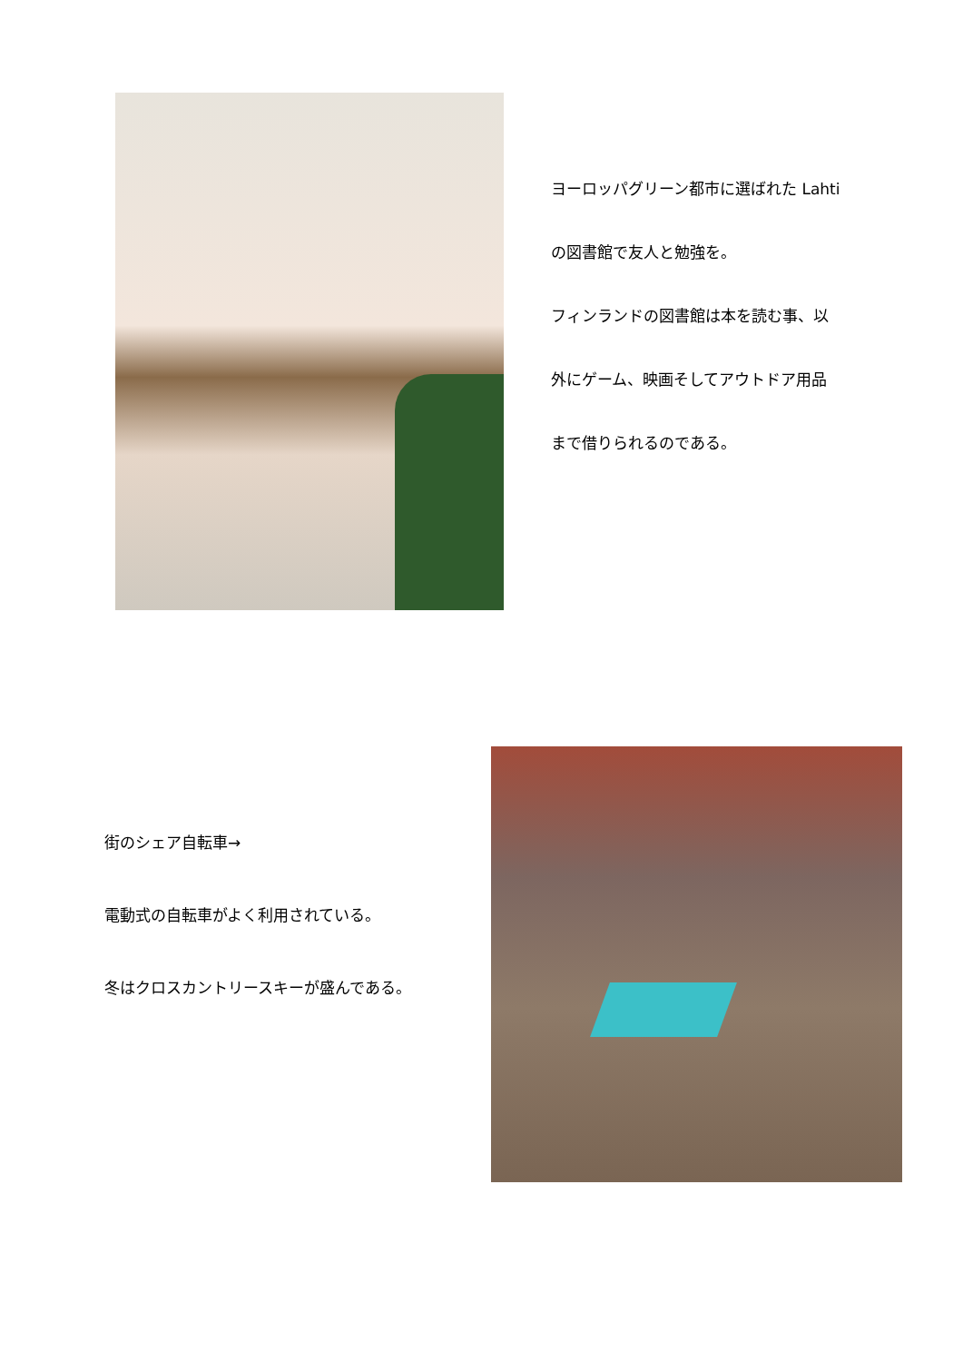ヨーロッパグリーン都市に選ばれた Lahti
の図書館で友人と勉強を。
フィンランドの図書館は本を読む事、以
外にゲーム、映画そしてアウトドア用品
まで借りられるのである。
街のシェア自転車→
電動式の自転車がよく利用されている。
冬はクロスカントリースキーが盛んである。